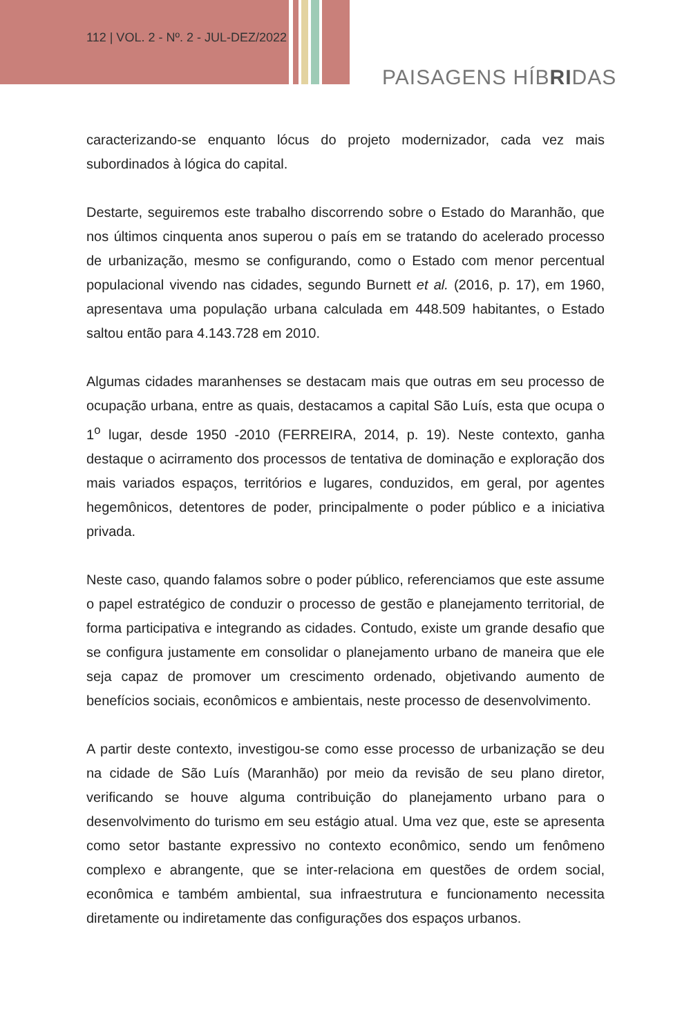112 | VOL. 2 - Nº. 2 - JUL-DEZ/2022
PAISAGENS HÍBRIDAS
caracterizando-se enquanto lócus do projeto modernizador, cada vez mais subordinados à lógica do capital.
Destarte, seguiremos este trabalho discorrendo sobre o Estado do Maranhão, que nos últimos cinquenta anos superou o país em se tratando do acelerado processo de urbanização, mesmo se configurando, como o Estado com menor percentual populacional vivendo nas cidades, segundo Burnett et al. (2016, p. 17), em 1960, apresentava uma população urbana calculada em 448.509 habitantes, o Estado saltou então para 4.143.728 em 2010.
Algumas cidades maranhenses se destacam mais que outras em seu processo de ocupação urbana, entre as quais, destacamos a capital São Luís, esta que ocupa o 1<sup>o</sup> lugar, desde 1950 -2010 (FERREIRA, 2014, p. 19). Neste contexto, ganha destaque o acirramento dos processos de tentativa de dominação e exploração dos mais variados espaços, territórios e lugares, conduzidos, em geral, por agentes hegemônicos, detentores de poder, principalmente o poder público e a iniciativa privada.
Neste caso, quando falamos sobre o poder público, referenciamos que este assume o papel estratégico de conduzir o processo de gestão e planejamento territorial, de forma participativa e integrando as cidades. Contudo, existe um grande desafio que se configura justamente em consolidar o planejamento urbano de maneira que ele seja capaz de promover um crescimento ordenado, objetivando aumento de benefícios sociais, econômicos e ambientais, neste processo de desenvolvimento.
A partir deste contexto, investigou-se como esse processo de urbanização se deu na cidade de São Luís (Maranhão) por meio da revisão de seu plano diretor, verificando se houve alguma contribuição do planejamento urbano para o desenvolvimento do turismo em seu estágio atual. Uma vez que, este se apresenta como setor bastante expressivo no contexto econômico, sendo um fenômeno complexo e abrangente, que se inter-relaciona em questões de ordem social, econômica e também ambiental, sua infraestrutura e funcionamento necessita diretamente ou indiretamente das configurações dos espaços urbanos.